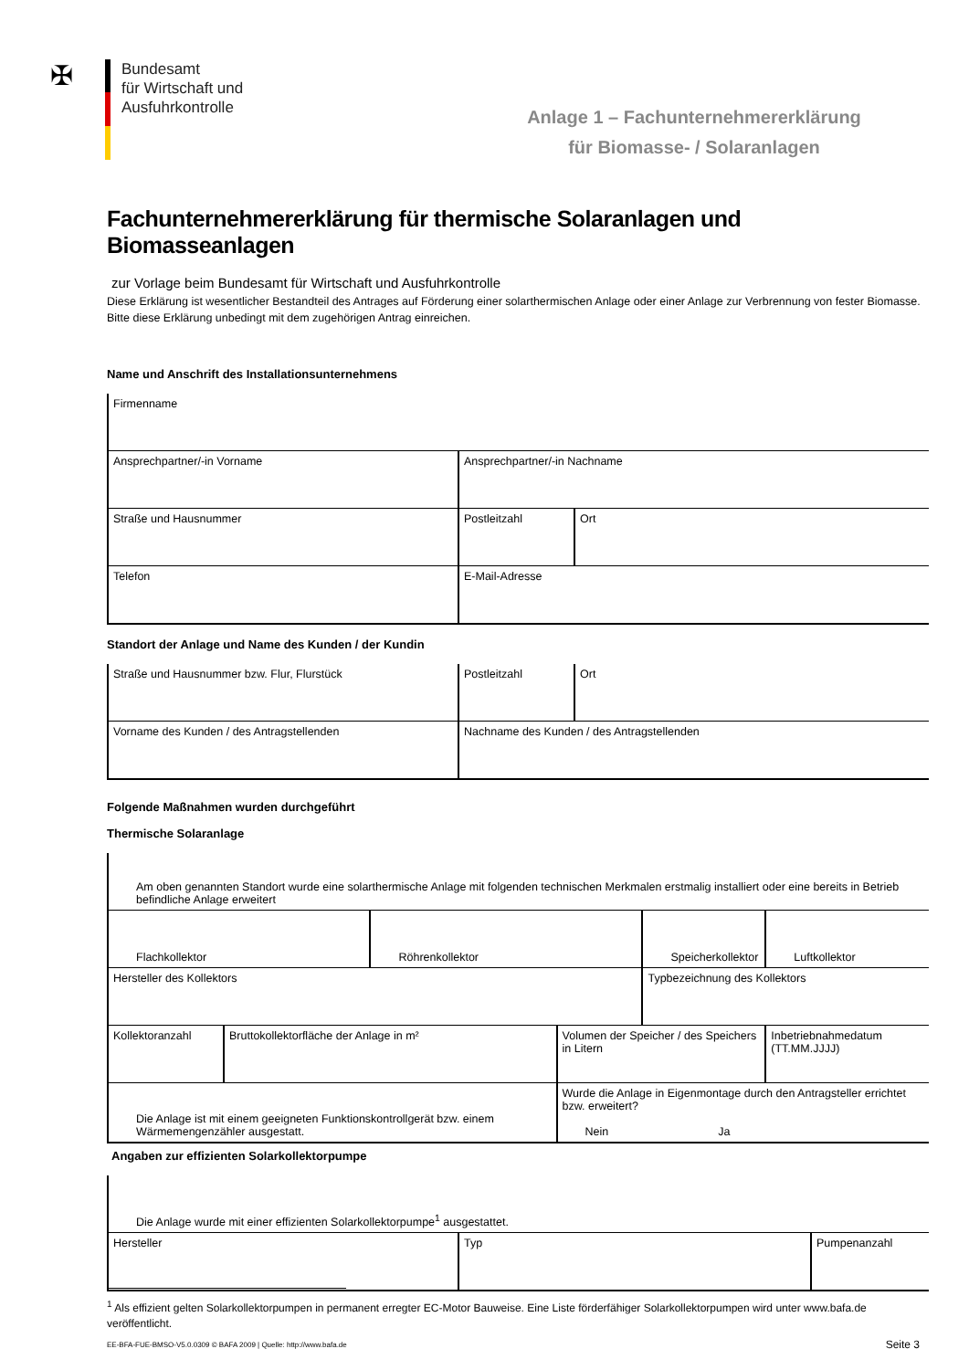✠
Bundesamt
für Wirtschaft und
Ausfuhrkontrolle
Anlage 1 – Fachunternehmererklärung
für Biomasse- / Solaranlagen
Fachunternehmererklärung für thermische Solaranlagen und Biomasseanlagen
zur Vorlage beim Bundesamt für Wirtschaft und Ausfuhrkontrolle
Diese Erklärung ist wesentlicher Bestandteil des Antrages auf Förderung einer solarthermischen Anlage oder einer Anlage zur Verbrennung von fester Biomasse. Bitte diese Erklärung unbedingt mit dem zugehörigen Antrag einreichen.
Name und Anschrift des Installationsunternehmens
| Firmenname | | |
| Ansprechpartner/-in Vorname | Ansprechpartner/-in Nachname | |
| Straße und Hausnummer | Postleitzahl | Ort |
| Telefon | E-Mail-Adresse | |
Standort der Anlage und Name des Kunden / der Kundin
| Straße und Hausnummer bzw. Flur, Flurstück | Postleitzahl | Ort |
| Vorname des Kunden / des Antragstellenden | Nachname des Kunden / des Antragstellenden | |
Folgende Maßnahmen wurden durchgeführt
Thermische Solaranlage
| Am oben genannten Standort wurde eine solarthermische Anlage mit folgenden technischen Merkmalen erstmalig installiert oder eine bereits in Betrieb befindliche Anlage erweitert | | | | | | |
| Flachkollektor | | Röhrenkollektor | | Speicherkollektor | | Luftkollektor |
| Hersteller des Kollektors | | | | Typbezeichnung des Kollektors | | |
| Kollektoranzahl | Bruttokollektorfläche der Anlage in m² | | Volumen der Speicher / des Speichers in Litern | | Inbetriebnahmedatum (TT.MM.JJJJ) | |
| Die Anlage ist mit einem geeigneten Funktionskontrollgerät bzw. einem Wärmemengenzähler ausgestatt. | | | Wurde die Anlage in Eigenmontage durch den Antragsteller errichtet bzw. erweitert? Nein Ja | | | |
Angaben zur effizienten Solarkollektorpumpe
| Die Anlage wurde mit einer effizienten Solarkollektorpumpe<sup>1</sup> ausgestattet. | | |
| Hersteller | Typ | Pumpenanzahl |
<sup>1</sup> Als effizient gelten Solarkollektorpumpen in permanent erregter EC-Motor Bauweise. Eine Liste förderfähiger Solarkollektorpumpen wird unter www.bafa.de veröffentlicht.
EE-BFA-FUE-BMSO-V5.0.0309 © BAFA 2009 | Quelle: http://www.bafa.de Seite 3